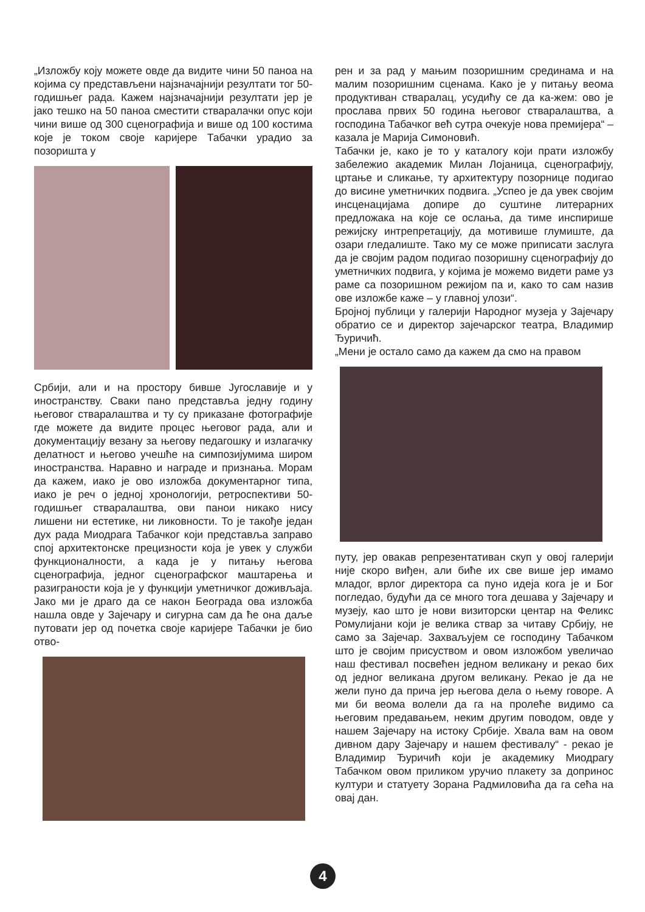„Изложбу коју можете овде да видите чини 50 паноа на којима су представљени најзначајнији резултати тог 50-годишњег рада. Кажем најзначајнији резултати јер је јако тешко на 50 паноа сместити стваралачки опус који чини више од 300 сценографија и више од 100 костима које је током своје каријере Табачки урадио за позоришта у
Србији, али и на простору бивше Југославије и у иностранству. Сваки пано представља једну годину његовог стваралаштва и ту су приказане фотографије где можете да видите процес његовог рада, али и документацију везану за његову педагошку и излагачку делатност и његово учешће на симпозијумима широм иностранства. Наравно и награде и признања. Морам да кажем, иако је ово изложба документарног типа, иако је реч о једној хронологији, ретроспективи 50-годишњег стваралаштва, ови панои никако нису лишени ни естетике, ни ликовности. То је такође један дух рада Миодрага Табачког који представља заправо спој архитектонске прецизности која је увек у служби функционалности, а када је у питању његова сценографија, једног сценографског маштарења и разиграности која је у функцији уметничког доживљаја. Јако ми је драго да се након Београда ова изложба нашла овде у Зајечару и сигурна сам да ће она даље путовати јер од почетка своје каријере Табачки је био отво-
рен и за рад у мањим позоришним срединама и на малим позоришним сценама. Како је у питању веома продуктиван стваралац, усудићу се да ка-жем: ово је прослава првих 50 година његовог стваралаштва, а господина Табачког већ сутра очекује нова премијера“ – казала је Марија Симоновић.
Табачки је, како је то у каталогу који прати изложбу забележио академик Милан Лојаница, сценографију, цртање и сликање, ту архитектуру позорнице подигао до висине уметничких подвига. „Успео је да увек својим инсценацијама допире до суштине литерарних предложака на које се ослања, да тиме инспирише режијску интрепретацију, да мотивише глумиште, да озари гледалиште. Тако му се може приписати заслуга да је својим радом подигао позоришну сценографију до уметничких подвига, у којима је можемо видети раме уз раме са позоришном режијом па и, како то сам назив ове изложбе каже – у главној улози“.
Бројној публици у галерији Народног музеја у Зајечару обратио се и директор зајечарског театра, Владимир Ђуричић.
„Мени је остало само да кажем да смо на правом
путу, јер овакав репрезентативан скуп у овој галерији није скоро виђен, али биће их све више јер имамо младог, врлог директора са пуно идеја кога је и Бог погледао, будући да се много тога дешава у Зајечару и музеју, као што је нови визиторски центар на Феликс Ромулијани који је велика ствар за читаву Србију, не само за Зајечар. Захваљујем се господину Табачком што је својим присуством и овом изложбом увеличао наш фестивал посвећен једном великану и рекао бих од једног великана другом великану. Рекао је да не жели пуно да прича јер његова дела о њему говоре. А ми би веома волели да га на пролеће видимо са његовим предавањем, неким другим поводом, овде у нашем Зајечару на истоку Србије. Хвала вам на овом дивном дару Зајечару и нашем фестивалу“ - рекао је Владимир Ђуричић који је академику Миодрагу Табачком овом приликом уручио плакету за допринос култури и статуету Зорана Радмиловића да га сећа на овај дан.
4